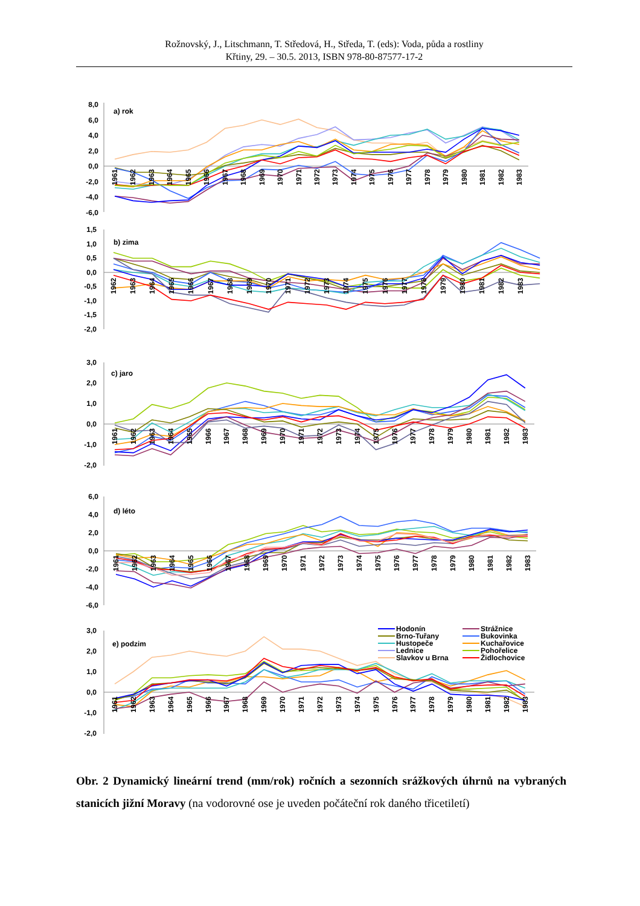Rožnovský, J., Litschmann, T. Středová, H., Středa, T. (eds): Voda, půda a rostliny
Křtiny, 29. – 30.5. 2013, ISBN 978-80-87577-17-2
8,0
6,0
4,0
2,0
0,0
-2,0
-4,0
-6,0
a) rok
1961
1962
1963
1964
1965
1966
1967
1968
1969
1970
1971
1972
1973
1974
1975
1976
1977
1978
1979
1980
1981
1982
1983
1,5
1,0
0,5
0,0
-0,5
-1,0
-1,5
-2,0
b) zima
1962
1963
1964
1965
1966
1967
1968
1969
1970
1971
1972
1973
1974
1975
1976
1977
1978
1979
1980
1981
1982
1983
3,0
2,0
1,0
0,0
-1,0
-2,0
c) jaro
1961
1962
1963
1964
1965
1966
1967
1968
1969
1970
1971
1972
1973
1974
1975
1976
1977
1978
1979
1980
1981
1982
1983
6,0
4,0
2,0
0,0
-2,0
-4,0
-6,0
d) léto
1961
1962
1963
1964
1965
1966
1967
1968
1969
1970
1971
1972
1973
1974
1975
1976
1977
1978
1979
1980
1981
1982
1983
3,0
2,0
1,0
0,0
-1,0
-2,0
e) podzim
Hodonín
Strážnice
Brno-Tuřany
Bukovinka
Hustopeče
Kuchařovice
Lednice
Pohořelice
Slavkov u Brna
Židlochovice
1961
1962
1963
1964
1965
1966
1967
1968
1969
1970
1971
1972
1973
1974
1975
1976
1977
1978
1979
1980
1981
1982
1983
Obr. 2 Dynamický lineární trend (mm/rok) ročních a sezonních srážkových úhrnů na vybraných stanicích jižní Moravy (na vodorovné ose je uveden počáteční rok daného třicetiletí)